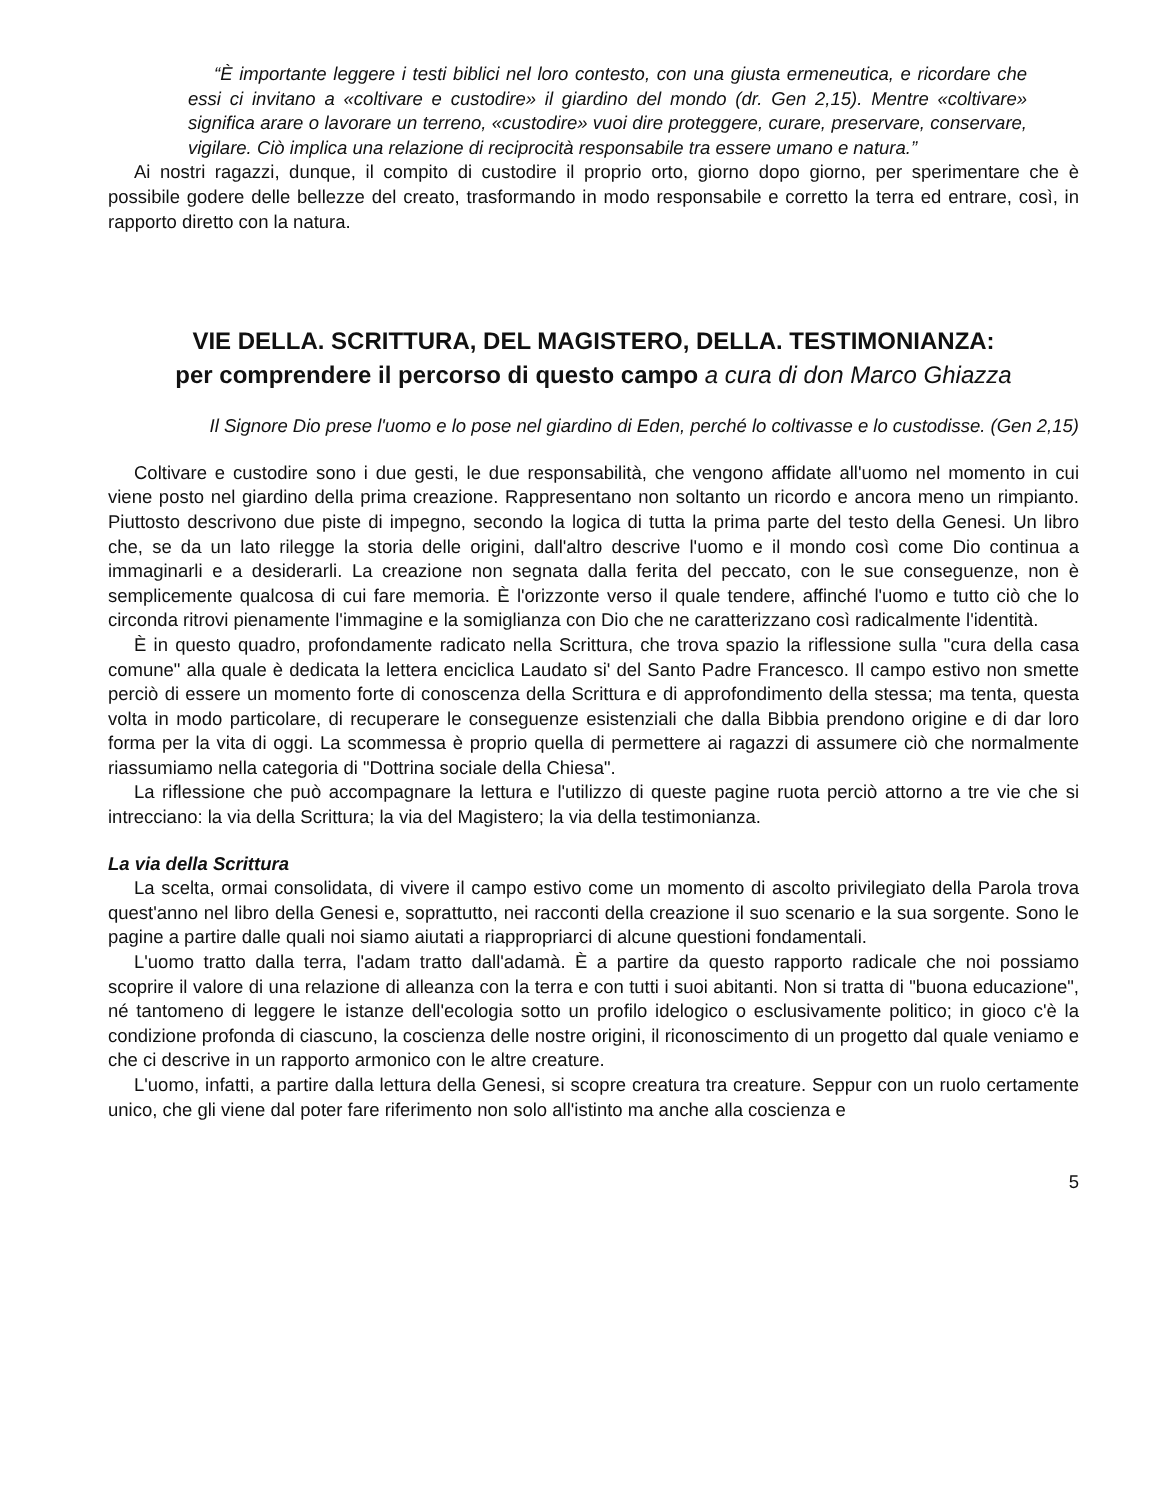“È importante leggere i testi biblici nel loro contesto, con una giusta ermeneutica, e ricordare che essi ci invitano a «coltivare e custodire» il giardino del mondo (dr. Gen 2,15). Mentre «coltivare» significa arare o lavorare un terreno, «custodire» vuoi dire proteggere, curare, preservare, conservare, vigilare. Ciò implica una relazione di reciprocità responsabile tra essere umano e natura.”
Ai nostri ragazzi, dunque, il compito di custodire il proprio orto, giorno dopo giorno, per sperimentare che è possibile godere delle bellezze del creato, trasformando in modo responsabile e corretto la terra ed entrare, così, in rapporto diretto con la natura.
VIE DELLA. SCRITTURA, DEL MAGISTERO, DELLA. TESTIMONIANZA:
per comprendere il percorso di questo campo a cura di don Marco Ghiazza
Il Signore Dio prese l'uomo e lo pose nel giardino di Eden, perché lo coltivasse e lo custodisse. (Gen 2,15)
Coltivare e custodire sono i due gesti, le due responsabilità, che vengono affidate all'uomo nel momento in cui viene posto nel giardino della prima creazione. Rappresentano non soltanto un ricordo e ancora meno un rimpianto. Piuttosto descrivono due piste di impegno, secondo la logica di tutta la prima parte del testo della Genesi. Un libro che, se da un lato rilegge la storia delle origini, dall'altro descrive l'uomo e il mondo così come Dio continua a immaginarli e a desiderarli. La creazione non segnata dalla ferita del peccato, con le sue conseguenze, non è semplicemente qualcosa di cui fare memoria. È l'orizzonte verso il quale tendere, affinché l'uomo e tutto ciò che lo circonda ritrovi pienamente l'immagine e la somiglianza con Dio che ne caratterizzano così radicalmente l'identità.
È in questo quadro, profondamente radicato nella Scrittura, che trova spazio la riflessione sulla "cura della casa comune" alla quale è dedicata la lettera enciclica Laudato si' del Santo Padre Francesco. Il campo estivo non smette perciò di essere un momento forte di conoscenza della Scrittura e di approfondimento della stessa; ma tenta, questa volta in modo particolare, di recuperare le conseguenze esistenziali che dalla Bibbia prendono origine e di dar loro forma per la vita di oggi. La scommessa è proprio quella di permettere ai ragazzi di assumere ciò che normalmente riassumiamo nella categoria di "Dottrina sociale della Chiesa".
La riflessione che può accompagnare la lettura e l'utilizzo di queste pagine ruota perciò attorno a tre vie che si intrecciano: la via della Scrittura; la via del Magistero; la via della testimonianza.
La via della Scrittura
La scelta, ormai consolidata, di vivere il campo estivo come un momento di ascolto privilegiato della Parola trova quest'anno nel libro della Genesi e, soprattutto, nei racconti della creazione il suo scenario e la sua sorgente. Sono le pagine a partire dalle quali noi siamo aiutati a riappropriarci di alcune questioni fondamentali.
L'uomo tratto dalla terra, l'adam tratto dall'adamà. È a partire da questo rapporto radicale che noi possiamo scoprire il valore di una relazione di alleanza con la terra e con tutti i suoi abitanti. Non si tratta di "buona educazione", né tantomeno di leggere le istanze dell'ecologia sotto un profilo idelogico o esclusivamente politico; in gioco c'è la condizione profonda di ciascuno, la coscienza delle nostre origini, il riconoscimento di un progetto dal quale veniamo e che ci descrive in un rapporto armonico con le altre creature.
L'uomo, infatti, a partire dalla lettura della Genesi, si scopre creatura tra creature. Seppur con un ruolo certamente unico, che gli viene dal poter fare riferimento non solo all'istinto ma anche alla coscienza e
5